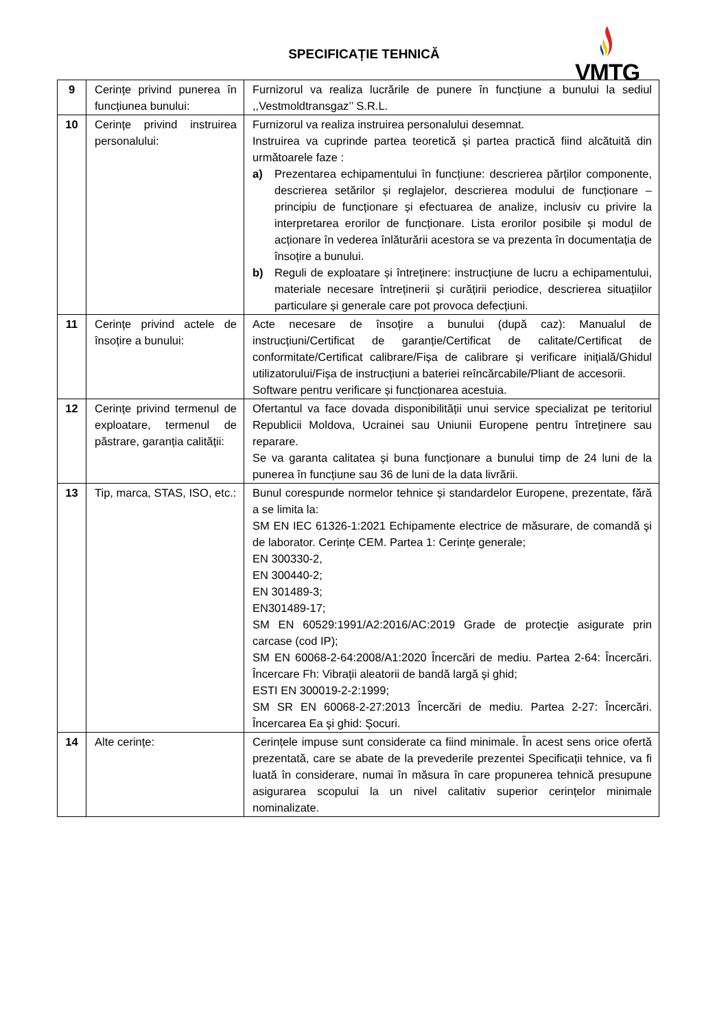SPECIFICAȚIE TEHNICĂ
VMTG
| 9 | Cerințe privind punerea în funcțiunea bunului: | Furnizorul va realiza lucrările de punere în funcțiune a bunului la sediul ,,Vestmoldtransgaz’’ S.R.L. |
| 10 | Cerințe privind instruirea personalului: | Furnizorul va realiza instruirea personalului desemnat. Instruirea va cuprinde partea teoretică și partea practică fiind alcătuită din următoarele faze : a) Prezentarea echipamentului în funcțiune: descrierea părților componente, descrierea setărilor și reglajelor, descrierea modului de funcționare – principiu de funcționare și efectuarea de analize, inclusiv cu privire la interpretarea erorilor de funcționare. Lista erorilor posibile și modul de acționare în vederea înlăturării acestora se va prezenta în documentația de însoțire a bunului. b) Reguli de exploatare și întreținere: instrucțiune de lucru a echipamentului, materiale necesare întreținerii și curățirii periodice, descrierea situațiilor particulare și generale care pot provoca defecțiuni. |
| 11 | Cerințe privind actele de însoțire a bunului: | Acte necesare de însoțire a bunului (după caz): Manualul de instrucțiuni/Certificat de garanție/Certificat de calitate/Certificat de conformitate/Certificat calibrare/Fișa de calibrare și verificare inițială/Ghidul utilizatorului/Fișa de instrucțiuni a bateriei reîncărcabile/Pliant de accesorii. Software pentru verificare și funcționarea acestuia. |
| 12 | Cerințe privind termenul de exploatare, termenul de păstrare, garanția calității: | Ofertantul va face dovada disponibilității unui service specializat pe teritoriul Republicii Moldova, Ucrainei sau Uniunii Europene pentru întreținere sau reparare. Se va garanta calitatea și buna funcționare a bunului timp de 24 luni de la punerea în funcțiune sau 36 de luni de la data livrării. |
| 13 | Tip, marca, STAS, ISO, etc.: | Bunul corespunde normelor tehnice și standardelor Europene, prezentate, fără a se limita la: SM EN IEC 61326-1:2021 Echipamente electrice de măsurare, de comandă şi de laborator. Cerințe CEM. Partea 1: Cerințe generale; EN 300330-2, EN 300440-2; EN 301489-3; EN301489-17; SM EN 60529:1991/A2:2016/AC:2019 Grade de protecţie asigurate prin carcase (cod IP); SM EN 60068-2-64:2008/A1:2020 Încercări de mediu. Partea 2-64: Încercări. Încercare Fh: Vibrații aleatorii de bandă largă şi ghid; ESTI EN 300019-2-2:1999; SM SR EN 60068-2-27:2013 Încercări de mediu. Partea 2-27: Încercări. Încercarea Ea şi ghid: Şocuri. |
| 14 | Alte cerințe: | Cerințele impuse sunt considerate ca fiind minimale. În acest sens orice ofertă prezentată, care se abate de la prevederile prezentei Specificații tehnice, va fi luată în considerare, numai în măsura în care propunerea tehnică presupune asigurarea scopului la un nivel calitativ superior cerințelor minimale nominalizate. |